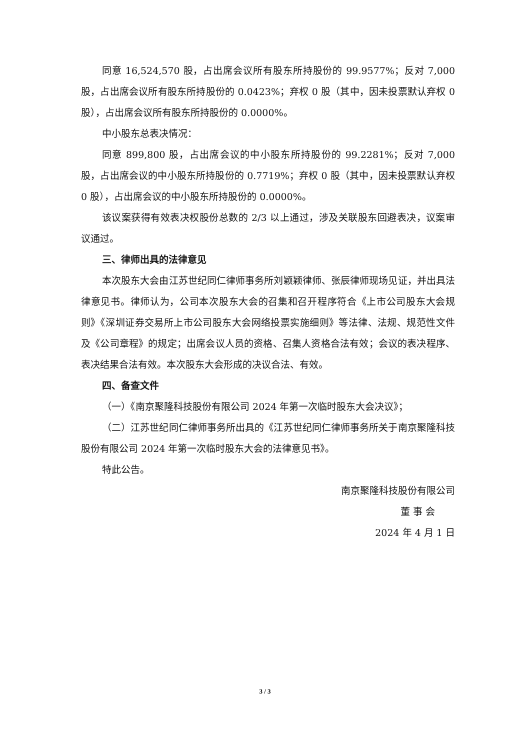同意 16,524,570 股，占出席会议所有股东所持股份的 99.9577%；反对 7,000 股，占出席会议所有股东所持股份的 0.0423%；弃权 0 股（其中，因未投票默认弃权 0 股），占出席会议所有股东所持股份的 0.0000%。
中小股东总表决情况：
同意 899,800 股，占出席会议的中小股东所持股份的 99.2281%；反对 7,000 股，占出席会议的中小股东所持股份的 0.7719%；弃权 0 股（其中，因未投票默认弃权 0 股），占出席会议的中小股东所持股份的 0.0000%。
该议案获得有效表决权股份总数的 2/3 以上通过，涉及关联股东回避表决，议案审议通过。
三、律师出具的法律意见
本次股东大会由江苏世纪同仁律师事务所刘颖颖律师、张辰律师现场见证，并出具法律意见书。律师认为，公司本次股东大会的召集和召开程序符合《上市公司股东大会规则》《深圳证券交易所上市公司股东大会网络投票实施细则》等法律、法规、规范性文件及《公司章程》的规定；出席会议人员的资格、召集人资格合法有效；会议的表决程序、表决结果合法有效。本次股东大会形成的决议合法、有效。
四、备查文件
（一）《南京聚隆科技股份有限公司 2024 年第一次临时股东大会决议》；
（二）江苏世纪同仁律师事务所出具的《江苏世纪同仁律师事务所关于南京聚隆科技股份有限公司 2024 年第一次临时股东大会的法律意见书》。
特此公告。
南京聚隆科技股份有限公司
董 事 会
2024 年 4 月 1 日
3 / 3